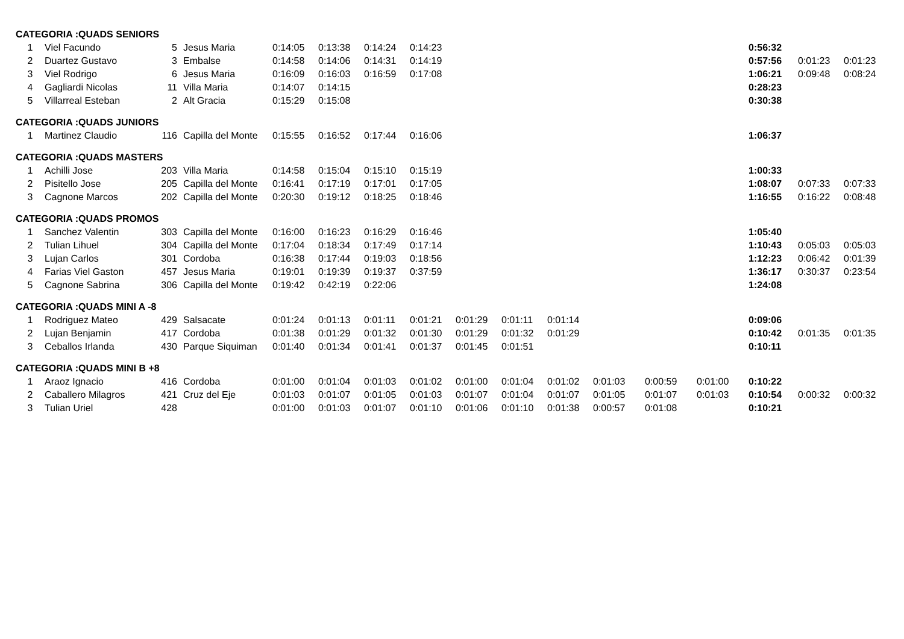| CATEGORIA :QUADS SENIORS | | | | | | | | | | | | | | | | |
| 1 | Viel Facundo | 5 | Jesus Maria | 0:14:05 | 0:13:38 | 0:14:24 | 0:14:23 | | | | | | | 0:56:32 | | |
| 2 | Duartez Gustavo | 3 | Embalse | 0:14:58 | 0:14:06 | 0:14:31 | 0:14:19 | | | | | | | 0:57:56 | 0:01:23 | 0:01:23 |
| 3 | Viel Rodrigo | 6 | Jesus Maria | 0:16:09 | 0:16:03 | 0:16:59 | 0:17:08 | | | | | | | 1:06:21 | 0:09:48 | 0:08:24 |
| 4 | Gagliardi Nicolas | 11 | Villa Maria | 0:14:07 | 0:14:15 | | | | | | | | | 0:28:23 | | |
| 5 | Villarreal Esteban | 2 | Alt Gracia | 0:15:29 | 0:15:08 | | | | | | | | | 0:30:38 | | |
| CATEGORIA :QUADS JUNIORS | | | | | | | | | | | | | | | | |
| 1 | Martinez Claudio | 116 | Capilla del Monte | 0:15:55 | 0:16:52 | 0:17:44 | 0:16:06 | | | | | | | 1:06:37 | | |
| CATEGORIA :QUADS MASTERS | | | | | | | | | | | | | | | | |
| 1 | Achilli Jose | 203 | Villa Maria | 0:14:58 | 0:15:04 | 0:15:10 | 0:15:19 | | | | | | | 1:00:33 | | |
| 2 | Pisitello Jose | 205 | Capilla del Monte | 0:16:41 | 0:17:19 | 0:17:01 | 0:17:05 | | | | | | | 1:08:07 | 0:07:33 | 0:07:33 |
| 3 | Cagnone Marcos | 202 | Capilla del Monte | 0:20:30 | 0:19:12 | 0:18:25 | 0:18:46 | | | | | | | 1:16:55 | 0:16:22 | 0:08:48 |
| CATEGORIA :QUADS PROMOS | | | | | | | | | | | | | | | | |
| 1 | Sanchez Valentin | 303 | Capilla del Monte | 0:16:00 | 0:16:23 | 0:16:29 | 0:16:46 | | | | | | | 1:05:40 | | |
| 2 | Tulian Lihuel | 304 | Capilla del Monte | 0:17:04 | 0:18:34 | 0:17:49 | 0:17:14 | | | | | | | 1:10:43 | 0:05:03 | 0:05:03 |
| 3 | Lujan Carlos | 301 | Cordoba | 0:16:38 | 0:17:44 | 0:19:03 | 0:18:56 | | | | | | | 1:12:23 | 0:06:42 | 0:01:39 |
| 4 | Farias Viel Gaston | 457 | Jesus Maria | 0:19:01 | 0:19:39 | 0:19:37 | 0:37:59 | | | | | | | 1:36:17 | 0:30:37 | 0:23:54 |
| 5 | Cagnone Sabrina | 306 | Capilla del Monte | 0:19:42 | 0:42:19 | 0:22:06 | | | | | | | | 1:24:08 | | |
| CATEGORIA :QUADS MINI A -8 | | | | | | | | | | | | | | | | |
| 1 | Rodriguez Mateo | 429 | Salsacate | 0:01:24 | 0:01:13 | 0:01:11 | 0:01:21 | 0:01:29 | 0:01:11 | 0:01:14 | | | | 0:09:06 | | |
| 2 | Lujan Benjamin | 417 | Cordoba | 0:01:38 | 0:01:29 | 0:01:32 | 0:01:30 | 0:01:29 | 0:01:32 | 0:01:29 | | | | 0:10:42 | 0:01:35 | 0:01:35 |
| 3 | Ceballos Irlanda | 430 | Parque Siquiman | 0:01:40 | 0:01:34 | 0:01:41 | 0:01:37 | 0:01:45 | 0:01:51 | | | | | 0:10:11 | | |
| CATEGORIA :QUADS MINI B +8 | | | | | | | | | | | | | | | | |
| 1 | Araoz Ignacio | 416 | Cordoba | 0:01:00 | 0:01:04 | 0:01:03 | 0:01:02 | 0:01:00 | 0:01:04 | 0:01:02 | 0:01:03 | 0:00:59 | 0:01:00 | 0:10:22 | | |
| 2 | Caballero Milagros | 421 | Cruz del Eje | 0:01:03 | 0:01:07 | 0:01:05 | 0:01:03 | 0:01:07 | 0:01:04 | 0:01:07 | 0:01:05 | 0:01:07 | 0:01:03 | 0:10:54 | 0:00:32 | 0:00:32 |
| 3 | Tulian Uriel | 428 | | 0:01:00 | 0:01:03 | 0:01:07 | 0:01:10 | 0:01:06 | 0:01:10 | 0:01:38 | 0:00:57 | 0:01:08 | | 0:10:21 | | |